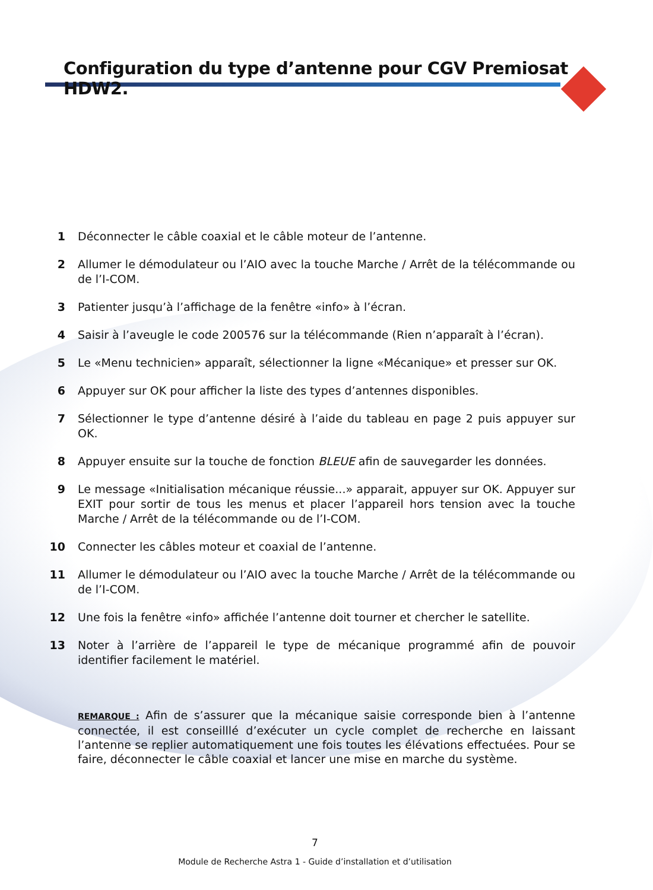Configuration du type d’antenne pour CGV Premiosat HDW2.
1 Déconnecter le câble coaxial et le câble moteur de l’antenne.
2 Allumer le démodulateur ou l’AIO avec la touche Marche / Arrêt de la télécommande ou de l’I-COM.
3 Patienter jusqu’à l’affichage de la fenêtre «info» à l’écran.
4 Saisir à l’aveugle le code 200576 sur la télécommande (Rien n’apparaît à l’écran).
5 Le «Menu technicien» apparaît, sélectionner la ligne «Mécanique» et presser sur OK.
6 Appuyer sur OK pour afficher la liste des types d’antennes disponibles.
7 Sélectionner le type d’antenne désiré à l’aide du tableau en page 2 puis appuyer sur OK.
8 Appuyer ensuite sur la touche de fonction BLEUE afin de sauvegarder les données.
9 Le message «Initialisation mécanique réussie...» apparait, appuyer sur OK. Appuyer sur EXIT pour sortir de tous les menus et placer l’appareil hors tension avec la touche Marche / Arrêt de la télécommande ou de l’I-COM.
10 Connecter les câbles moteur et coaxial de l’antenne.
11 Allumer le démodulateur ou l’AIO avec la touche Marche / Arrêt de la télécommande ou de l’I-COM.
12 Une fois la fenêtre «info» affichée l’antenne doit tourner et chercher le satellite.
13 Noter à l’arrière de l’appareil le type de mécanique programmé afin de pouvoir identifier facilement le matériel.
REMARQUE : Afin de s’assurer que la mécanique saisie corresponde bien à l’antenne connectée, il est conseilllé d’exécuter un cycle complet de recherche en laissant l’antenne se replier automatiquement une fois toutes les élévations effectuées. Pour se faire, déconnecter le câble coaxial et lancer une mise en marche du système.
7
Module de Recherche Astra 1 - Guide d’installation et d’utilisation